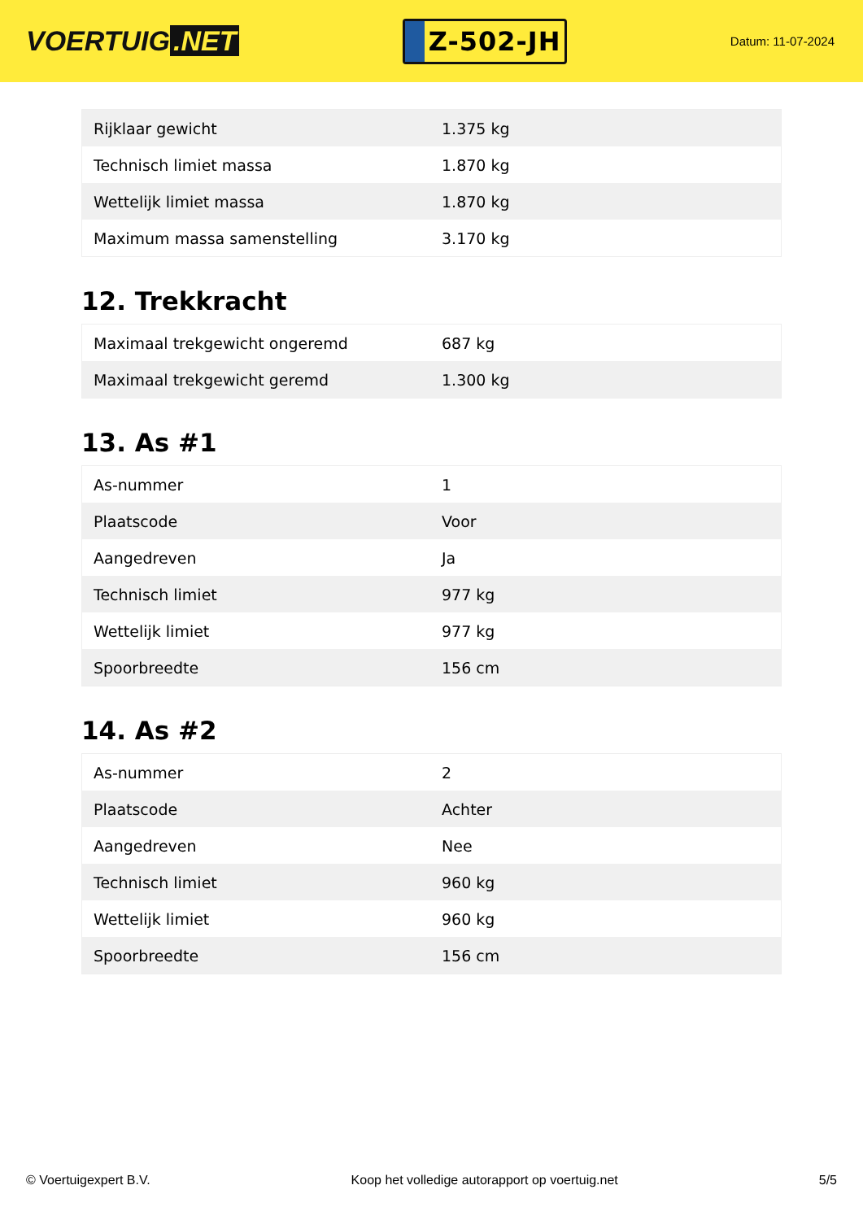VOERTUIG.NET
Z-502-JH
Datum: 11-07-2024
| Rijklaar gewicht | 1.375 kg |
| Technisch limiet massa | 1.870 kg |
| Wettelijk limiet massa | 1.870 kg |
| Maximum massa samenstelling | 3.170 kg |
12. Trekkracht
| Maximaal trekgewicht ongeremd | 687 kg |
| Maximaal trekgewicht geremd | 1.300 kg |
13. As #1
| As-nummer | 1 |
| Plaatscode | Voor |
| Aangedreven | Ja |
| Technisch limiet | 977 kg |
| Wettelijk limiet | 977 kg |
| Spoorbreedte | 156 cm |
14. As #2
| As-nummer | 2 |
| Plaatscode | Achter |
| Aangedreven | Nee |
| Technisch limiet | 960 kg |
| Wettelijk limiet | 960 kg |
| Spoorbreedte | 156 cm |
© Voertuigexpert B.V. Koop het volledige autorapport op voertuig.net 5/5